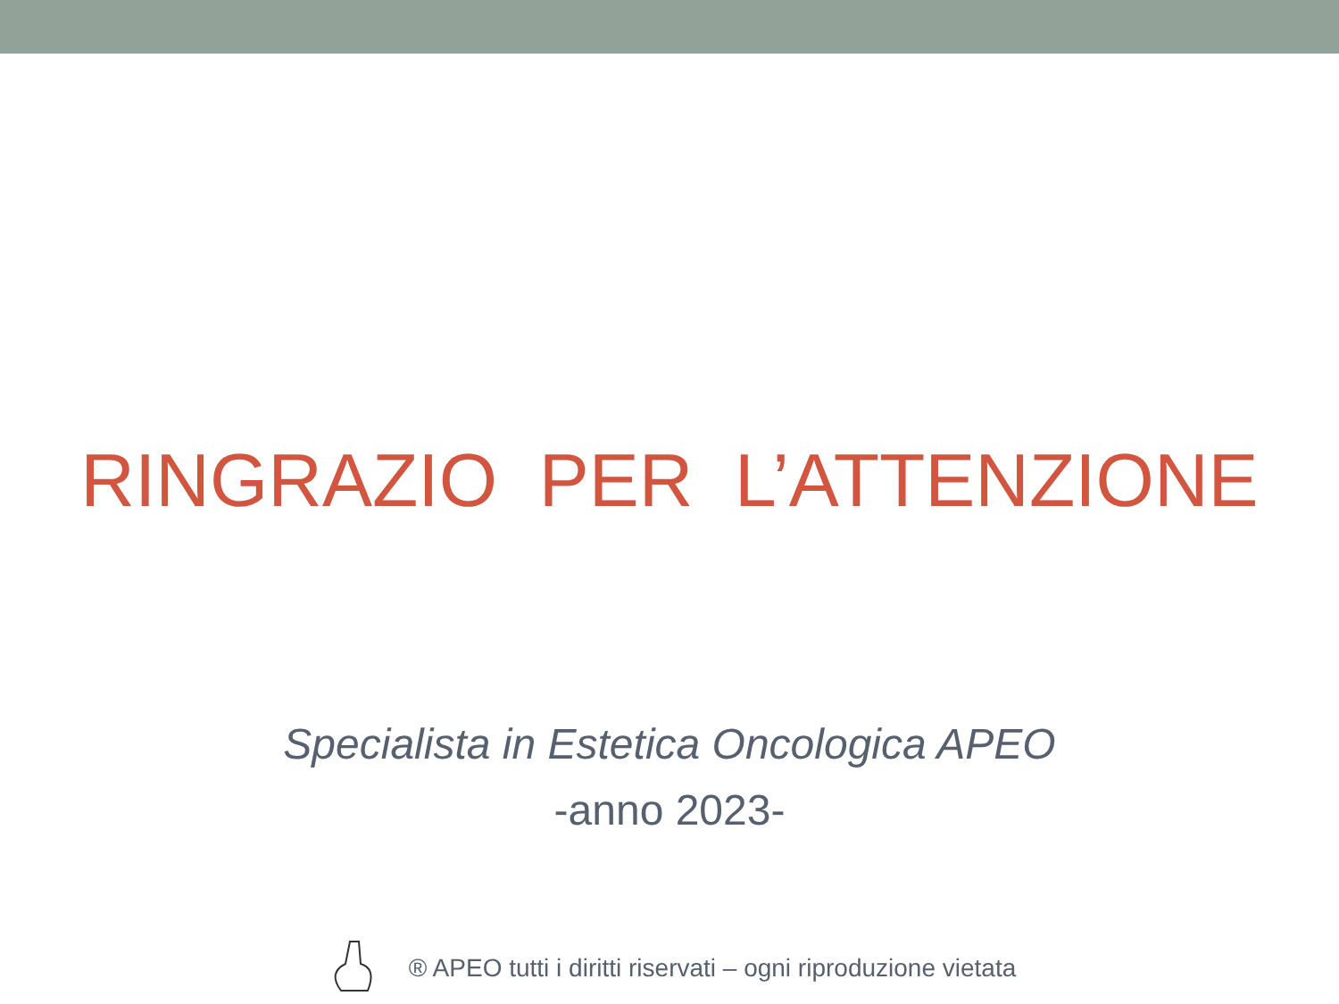RINGRAZIO PER L’ATTENZIONE
Specialista in Estetica Oncologica APEO
-anno 2023-
® APEO tutti i diritti riservati – ogni riproduzione vietata